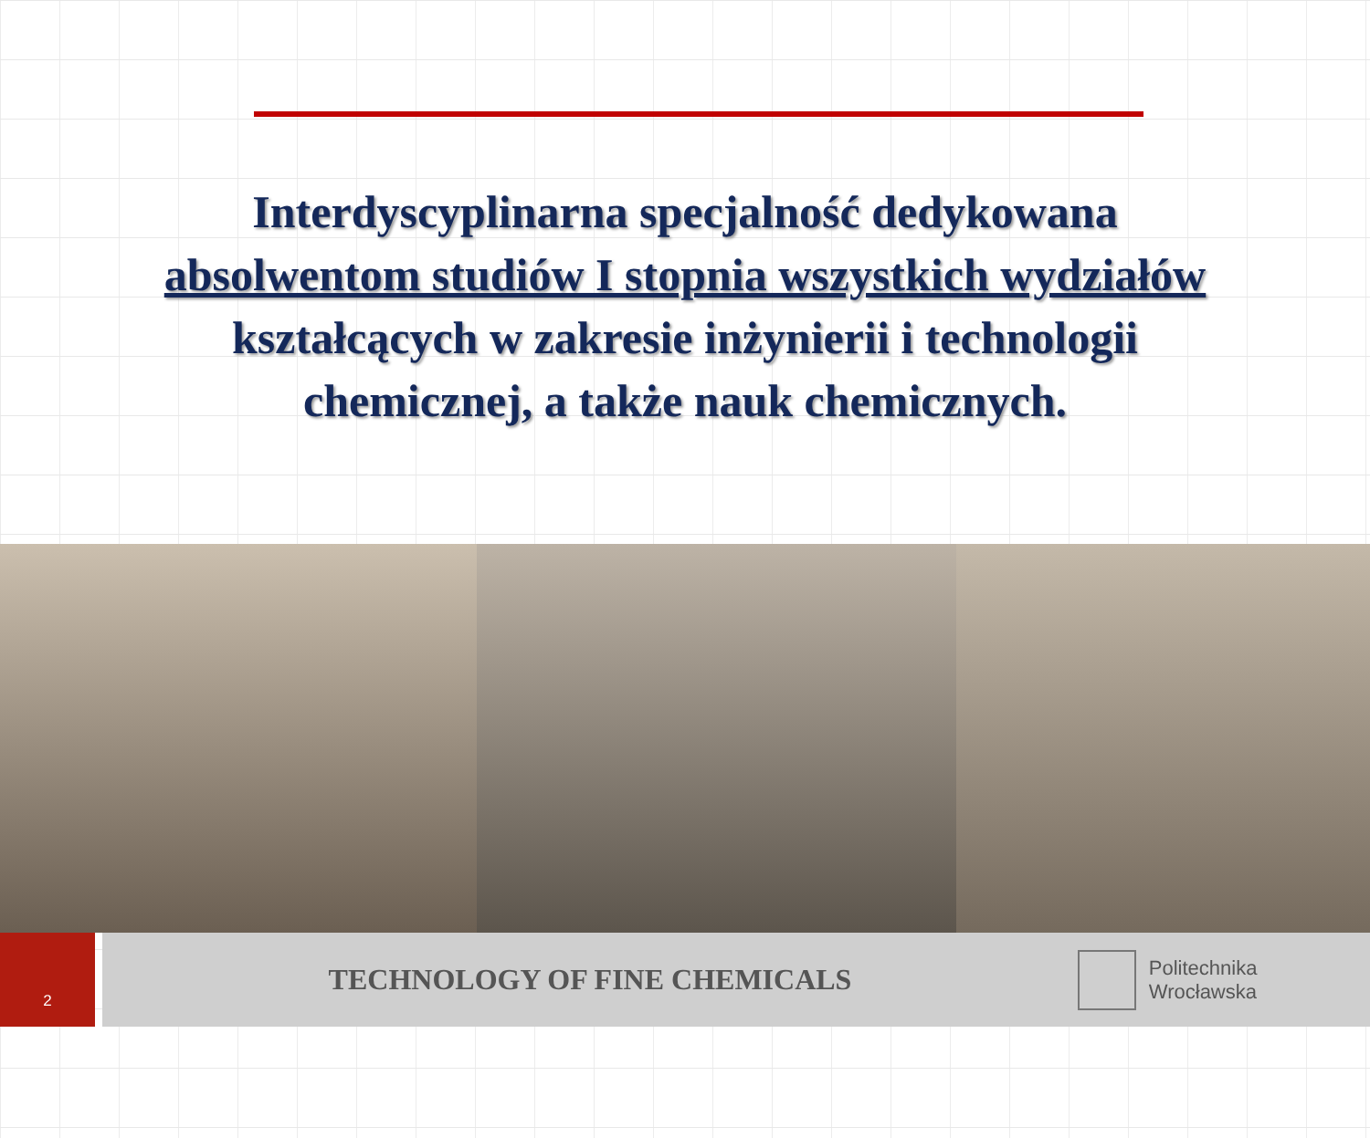Interdyscyplinarna specjalność dedykowana
absolwentom studiów I stopnia wszystkich wydziałów
kształcących w zakresie inżynierii i technologii
chemicznej, a także nauk chemicznych.
2
TECHNOLOGY OF FINE CHEMICALS
Politechnika Wrocławska